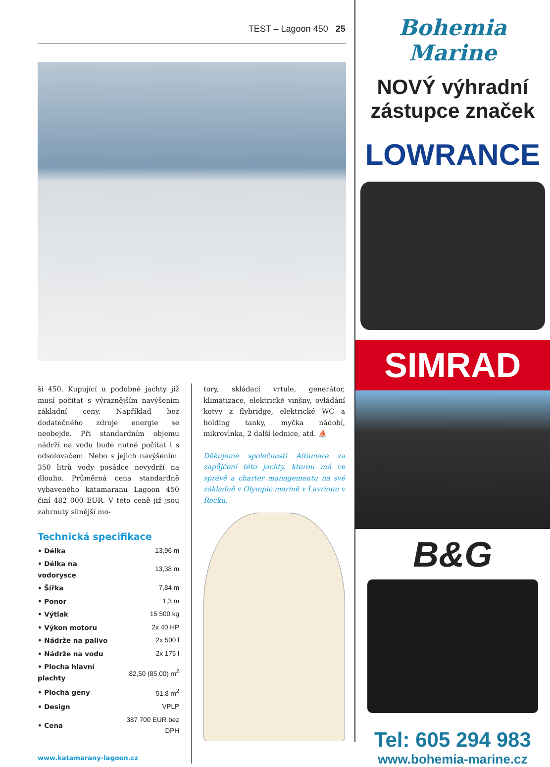TEST – Lagoon 450 25
ší 450. Kupující u podobné jachty již musí počítat s výraznějším navýšením základní ceny. Například bez dodatečného zdroje energie se neobejde. Při standardním objemu nádrží na vodu bude nutné počítat i s odsolovačem. Nebo s jejich navýšením. 350 litrů vody posádce nevydrží na dlouho. Průměrná cena standardně vybaveného katamaranu Lagoon 450 činí 482 000 EUR. V této ceně již jsou zahrnuty silnější mo-
Technická specifikace
| • Délka | 13,96 m |
| • Délka na vodorysce | 13,38 m |
| • Šířka | 7,84 m |
| • Ponor | 1,3 m |
| • Výtlak | 15 500 kg |
| • Výkon motoru | 2x 40 HP |
| • Nádrže na palivo | 2x 500 l |
| • Nádrže na vodu | 2x 175 l |
| • Plocha hlavní plachty | 82,50 (85,00) m<sup>2</sup> |
| • Plocha geny | 51,8 m<sup>2</sup> |
| • Design | VPLP |
| • Cena | 387 700 EUR bez DPH |
www.katamarany-lagoon.cz
tory, skládací vrtule, generátor, klimatizace, elektrické vinšny, ovládání kotvy z flybridge, elektrické WC a holding tanky, myčka nádobí, mikrovlnka, 2 další lednice, atd. ⛵
Děkujeme společnosti Altumare za zapůjčení této jachty, kterou má ve správě a charter managementu na své základně v Olympic maríně v Lavrionu v Řecku.
Bohemia Marine
NOVÝ výhradní
zástupce značek
LOWRANCE
SIMRAD
B&G
Tel: 605 294 983
www.bohemia-marine.cz